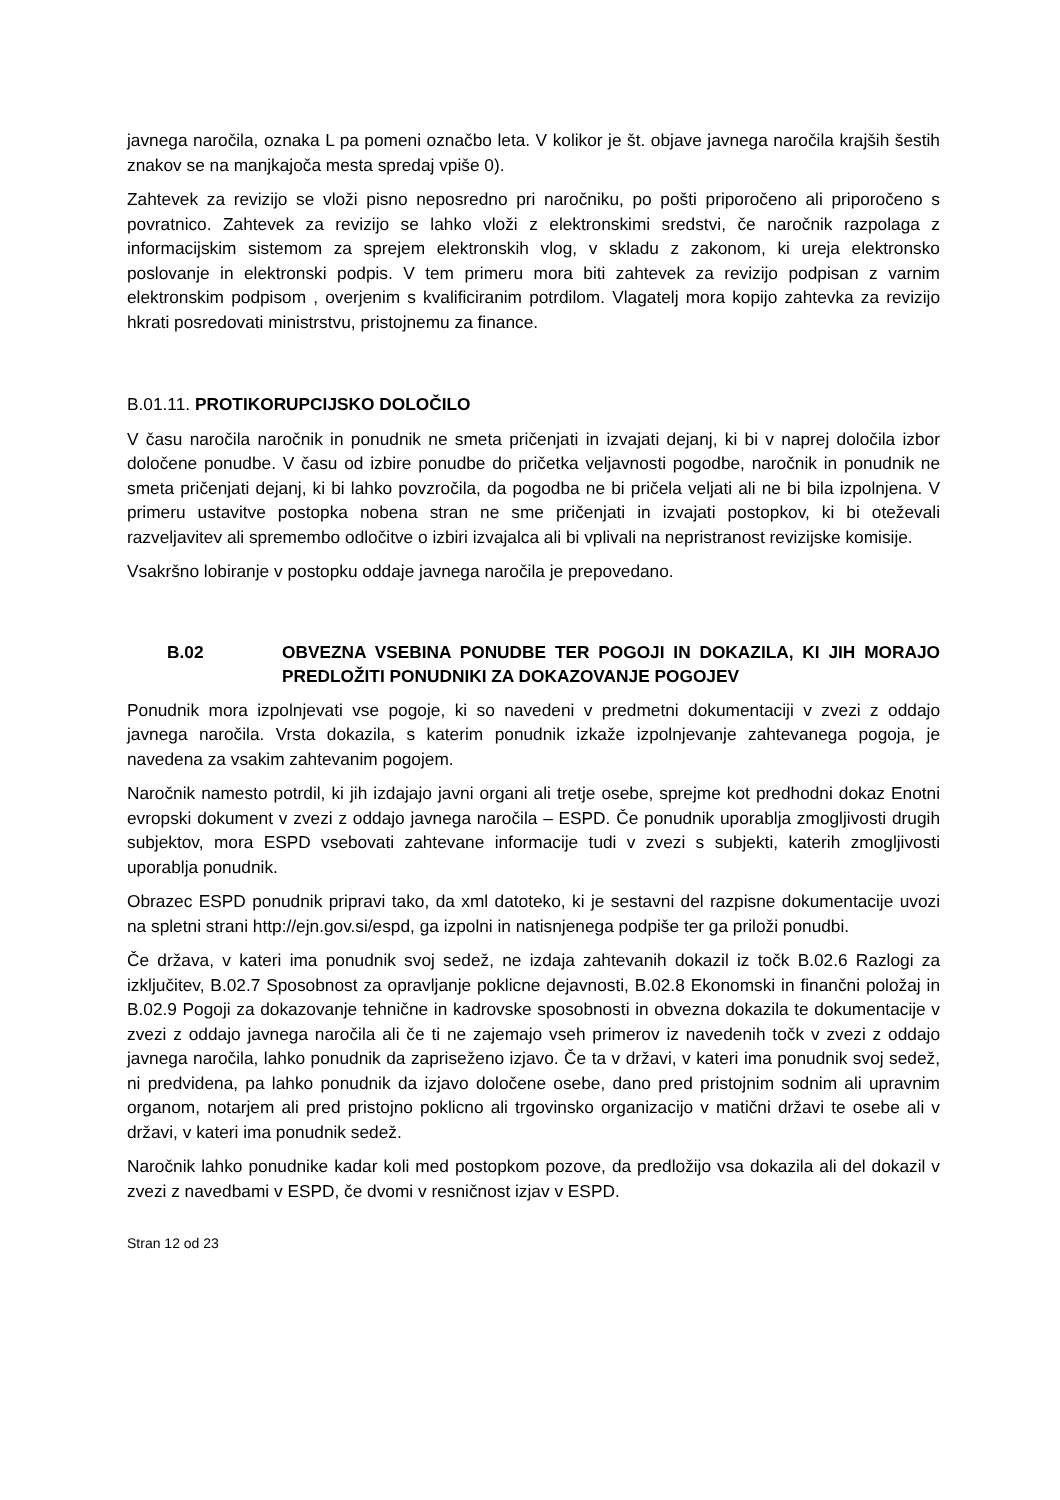javnega naročila, oznaka L pa pomeni označbo leta. V kolikor je št. objave javnega naročila krajših šestih znakov se na manjkajoča mesta spredaj vpiše 0).
Zahtevek za revizijo se vloži pisno neposredno pri naročniku, po pošti priporočeno ali priporočeno s povratnico. Zahtevek za revizijo se lahko vloži z elektronskimi sredstvi, če naročnik razpolaga z informacijskim sistemom za sprejem elektronskih vlog, v skladu z zakonom, ki ureja elektronsko poslovanje in elektronski podpis. V tem primeru mora biti zahtevek za revizijo podpisan z varnim elektronskim podpisom , overjenim s kvalificiranim potrdilom. Vlagatelj mora kopijo zahtevka za revizijo hkrati posredovati ministrstvu, pristojnemu za finance.
B.01.11. PROTIKORUPCIJSKO DOLOČILO
V času naročila naročnik in ponudnik ne smeta pričenjati in izvajati dejanj, ki bi v naprej določila izbor določene ponudbe. V času od izbire ponudbe do pričetka veljavnosti pogodbe, naročnik in ponudnik ne smeta pričenjati dejanj, ki bi lahko povzročila, da pogodba ne bi pričela veljati ali ne bi bila izpolnjena. V primeru ustavitve postopka nobena stran ne sme pričenjati in izvajati postopkov, ki bi oteževali razveljavitev ali spremembo odločitve o izbiri izvajalca ali bi vplivali na nepristranost revizijske komisije.
Vsakršno lobiranje v postopku oddaje javnega naročila je prepovedano.
B.02 OBVEZNA VSEBINA PONUDBE TER POGOJI IN DOKAZILA, KI JIH MORAJO PREDLOŽITI PONUDNIKI ZA DOKAZOVANJE POGOJEV
Ponudnik mora izpolnjevati vse pogoje, ki so navedeni v predmetni dokumentaciji v zvezi z oddajo javnega naročila. Vrsta dokazila, s katerim ponudnik izkaže izpolnjevanje zahtevanega pogoja, je navedena za vsakim zahtevanim pogojem.
Naročnik namesto potrdil, ki jih izdajajo javni organi ali tretje osebe, sprejme kot predhodni dokaz Enotni evropski dokument v zvezi z oddajo javnega naročila – ESPD. Če ponudnik uporablja zmogljivosti drugih subjektov, mora ESPD vsebovati zahtevane informacije tudi v zvezi s subjekti, katerih zmogljivosti uporablja ponudnik.
Obrazec ESPD ponudnik pripravi tako, da xml datoteko, ki je sestavni del razpisne dokumentacije uvozi na spletni strani http://ejn.gov.si/espd, ga izpolni in natisnjenega podpiše ter ga priloži ponudbi.
Če država, v kateri ima ponudnik svoj sedež, ne izdaja zahtevanih dokazil iz točk B.02.6 Razlogi za izključitev, B.02.7 Sposobnost za opravljanje poklicne dejavnosti, B.02.8 Ekonomski in finančni položaj in B.02.9 Pogoji za dokazovanje tehnične in kadrovske sposobnosti in obvezna dokazila te dokumentacije v zvezi z oddajo javnega naročila ali če ti ne zajemajo vseh primerov iz navedenih točk v zvezi z oddajo javnega naročila, lahko ponudnik da zapriseženo izjavo. Če ta v državi, v kateri ima ponudnik svoj sedež, ni predvidena, pa lahko ponudnik da izjavo določene osebe, dano pred pristojnim sodnim ali upravnim organom, notarjem ali pred pristojno poklicno ali trgovinsko organizacijo v matični državi te osebe ali v državi, v kateri ima ponudnik sedež.
Naročnik lahko ponudnike kadar koli med postopkom pozove, da predložijo vsa dokazila ali del dokazil v zvezi z navedbami v ESPD, če dvomi v resničnost izjav v ESPD.
Stran 12 od 23